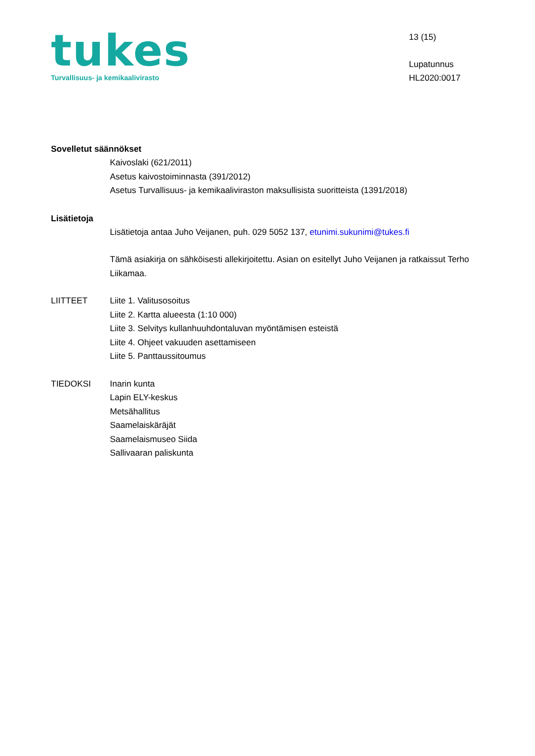tukes
Turvallisuus- ja kemikaalivirasto
13 (15)
Lupatunnus
HL2020:0017
Sovelletut säännökset
Kaivoslaki (621/2011)
Asetus kaivostoiminnasta (391/2012)
Asetus Turvallisuus- ja kemikaaliviraston maksullisista suoritteista (1391/2018)
Lisätietoja
Lisätietoja antaa Juho Veijanen, puh. 029 5052 137, etunimi.sukunimi@tukes.fi
Tämä asiakirja on sähköisesti allekirjoitettu. Asian on esitellyt Juho Veijanen ja ratkaissut Terho Liikamaa.
LIITTEET Liite 1. Valitusosoitus
Liite 2. Kartta alueesta (1:10 000)
Liite 3. Selvitys kullanhuuhdontaluvan myöntämisen esteistä
Liite 4. Ohjeet vakuuden asettamiseen
Liite 5. Panttaussitoumus
TIEDOKSI Inarin kunta
Lapin ELY-keskus
Metsähallitus
Saamelaiskäräjät
Saamelaismuseo Siida
Sallivaaran paliskunta